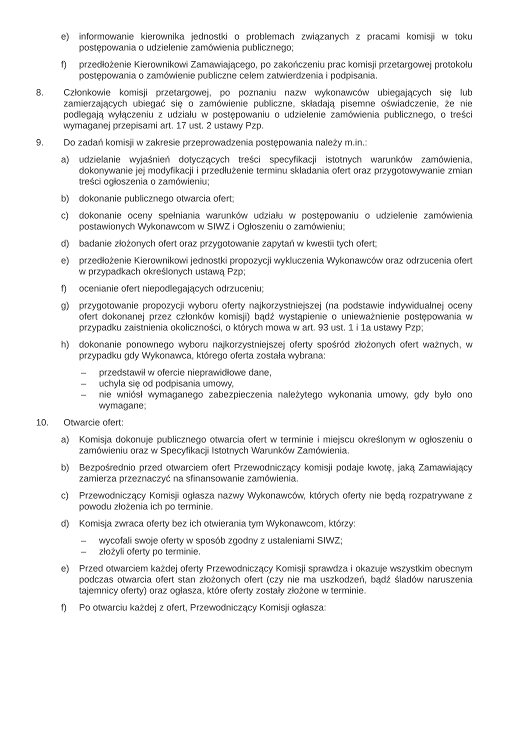e) informowanie kierownika jednostki o problemach związanych z pracami komisji w toku postępowania o udzielenie zamówienia publicznego;
f) przedłożenie Kierownikowi Zamawiającego, po zakończeniu prac komisji przetargowej protokołu postępowania o zamówienie publiczne celem zatwierdzenia i podpisania.
8. Członkowie komisji przetargowej, po poznaniu nazw wykonawców ubiegających się lub zamierzających ubiegać się o zamówienie publiczne, składają pisemne oświadczenie, że nie podlegają wyłączeniu z udziału w postępowaniu o udzielenie zamówienia publicznego, o treści wymaganej przepisami art. 17 ust. 2 ustawy Pzp.
9. Do zadań komisji w zakresie przeprowadzenia postępowania należy m.in.:
a) udzielanie wyjaśnień dotyczących treści specyfikacji istotnych warunków zamówienia, dokonywanie jej modyfikacji i przedłużenie terminu składania ofert oraz przygotowywanie zmian treści ogłoszenia o zamówieniu;
b) dokonanie publicznego otwarcia ofert;
c) dokonanie oceny spełniania warunków udziału w postępowaniu o udzielenie zamówienia postawionych Wykonawcom w SIWZ i Ogłoszeniu o zamówieniu;
d) badanie złożonych ofert oraz przygotowanie zapytań w kwestii tych ofert;
e) przedłożenie Kierownikowi jednostki propozycji wykluczenia Wykonawców oraz odrzucenia ofert w przypadkach określonych ustawą Pzp;
f) ocenianie ofert niepodlegających odrzuceniu;
g) przygotowanie propozycji wyboru oferty najkorzystniejszej (na podstawie indywidualnej oceny ofert dokonanej przez członków komisji) bądź wystąpienie o unieważnienie postępowania w przypadku zaistnienia okoliczności, o których mowa w art. 93 ust. 1 i 1a ustawy Pzp;
h) dokonanie ponownego wyboru najkorzystniejszej oferty spośród złożonych ofert ważnych, w przypadku gdy Wykonawca, którego oferta została wybrana:
– przedstawił w ofercie nieprawidłowe dane,
– uchyla się od podpisania umowy,
– nie wniósł wymaganego zabezpieczenia należytego wykonania umowy, gdy było ono wymagane;
10. Otwarcie ofert:
a) Komisja dokonuje publicznego otwarcia ofert w terminie i miejscu określonym w ogłoszeniu o zamówieniu oraz w Specyfikacji Istotnych Warunków Zamówienia.
b) Bezpośrednio przed otwarciem ofert Przewodniczący komisji podaje kwotę, jaką Zamawiający zamierza przeznaczyć na sfinansowanie zamówienia.
c) Przewodniczący Komisji ogłasza nazwy Wykonawców, których oferty nie będą rozpatrywane z powodu złożenia ich po terminie.
d) Komisja zwraca oferty bez ich otwierania tym Wykonawcom, którzy:
– wycofali swoje oferty w sposób zgodny z ustaleniami SIWZ;
– złożyli oferty po terminie.
e) Przed otwarciem każdej oferty Przewodniczący Komisji sprawdza i okazuje wszystkim obecnym podczas otwarcia ofert stan złożonych ofert (czy nie ma uszkodzeń, bądź śladów naruszenia tajemnicy oferty) oraz ogłasza, które oferty zostały złożone w terminie.
f) Po otwarciu każdej z ofert, Przewodniczący Komisji ogłasza: